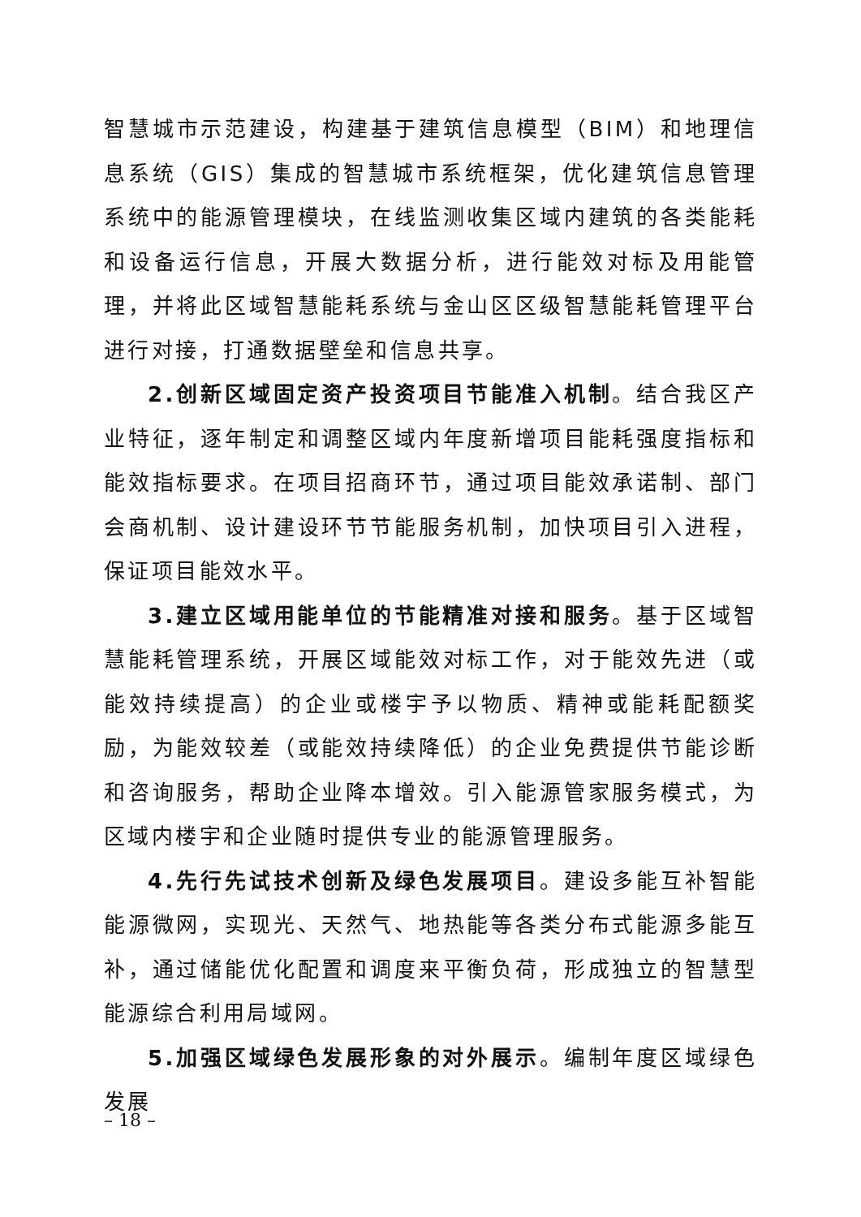智慧城市示范建设，构建基于建筑信息模型（BIM）和地理信息系统（GIS）集成的智慧城市系统框架，优化建筑信息管理系统中的能源管理模块，在线监测收集区域内建筑的各类能耗和设备运行信息，开展大数据分析，进行能效对标及用能管理，并将此区域智慧能耗系统与金山区区级智慧能耗管理平台进行对接，打通数据壁垒和信息共享。
2.创新区域固定资产投资项目节能准入机制。结合我区产业特征，逐年制定和调整区域内年度新增项目能耗强度指标和能效指标要求。在项目招商环节，通过项目能效承诺制、部门会商机制、设计建设环节节能服务机制，加快项目引入进程，保证项目能效水平。
3.建立区域用能单位的节能精准对接和服务。基于区域智慧能耗管理系统，开展区域能效对标工作，对于能效先进（或能效持续提高）的企业或楼宇予以物质、精神或能耗配额奖励，为能效较差（或能效持续降低）的企业免费提供节能诊断和咨询服务，帮助企业降本增效。引入能源管家服务模式，为区域内楼宇和企业随时提供专业的能源管理服务。
4.先行先试技术创新及绿色发展项目。建设多能互补智能能源微网，实现光、天然气、地热能等各类分布式能源多能互补，通过储能优化配置和调度来平衡负荷，形成独立的智慧型能源综合利用局域网。
5.加强区域绿色发展形象的对外展示。编制年度区域绿色发展
– 18 –